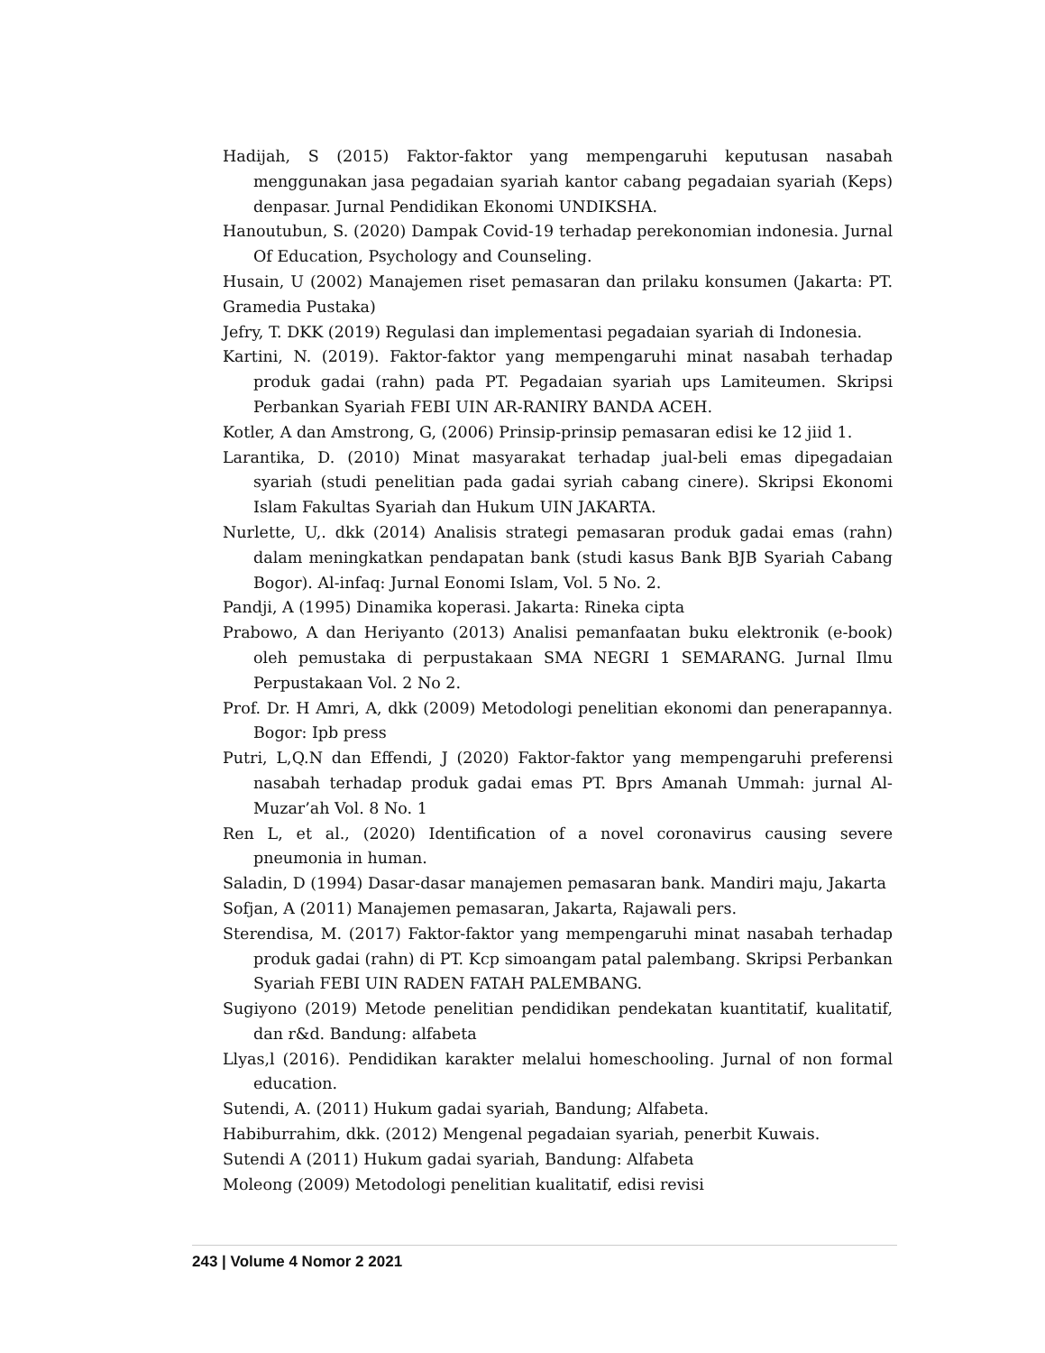Hadijah, S (2015) Faktor-faktor yang mempengaruhi keputusan nasabah menggunakan jasa pegadaian syariah kantor cabang pegadaian syariah (Keps) denpasar. Jurnal Pendidikan Ekonomi UNDIKSHA.
Hanoutubun, S. (2020) Dampak Covid-19 terhadap perekonomian indonesia. Jurnal Of Education, Psychology and Counseling.
Husain, U (2002) Manajemen riset pemasaran dan prilaku konsumen (Jakarta: PT. Gramedia Pustaka)
Jefry, T. DKK (2019) Regulasi dan implementasi pegadaian syariah di Indonesia.
Kartini, N. (2019). Faktor-faktor yang mempengaruhi minat nasabah terhadap produk gadai (rahn) pada PT. Pegadaian syariah ups Lamiteumen. Skripsi Perbankan Syariah FEBI UIN AR-RANIRY BANDA ACEH.
Kotler, A dan Amstrong, G, (2006) Prinsip-prinsip pemasaran edisi ke 12 jiid 1.
Larantika, D. (2010) Minat masyarakat terhadap jual-beli emas dipegadaian syariah (studi penelitian pada gadai syriah cabang cinere). Skripsi Ekonomi Islam Fakultas Syariah dan Hukum UIN JAKARTA.
Nurlette, U,. dkk (2014) Analisis strategi pemasaran produk gadai emas (rahn) dalam meningkatkan pendapatan bank (studi kasus Bank BJB Syariah Cabang Bogor). Al-infaq: Jurnal Eonomi Islam, Vol. 5 No. 2.
Pandji, A (1995) Dinamika koperasi. Jakarta: Rineka cipta
Prabowo, A dan Heriyanto (2013) Analisi pemanfaatan buku elektronik (e-book) oleh pemustaka di perpustakaan SMA NEGRI 1 SEMARANG. Jurnal Ilmu Perpustakaan Vol. 2 No 2.
Prof. Dr. H Amri, A, dkk (2009) Metodologi penelitian ekonomi dan penerapannya. Bogor: Ipb press
Putri, L,Q.N dan Effendi, J (2020) Faktor-faktor yang mempengaruhi preferensi nasabah terhadap produk gadai emas PT. Bprs Amanah Ummah: jurnal Al-Muzar’ah Vol. 8 No. 1
Ren L, et al., (2020) Identification of a novel coronavirus causing severe pneumonia in human.
Saladin, D (1994) Dasar-dasar manajemen pemasaran bank. Mandiri maju, Jakarta
Sofjan, A (2011) Manajemen pemasaran, Jakarta, Rajawali pers.
Sterendisa, M. (2017) Faktor-faktor yang mempengaruhi minat nasabah terhadap produk gadai (rahn) di PT. Kcp simoangam patal palembang. Skripsi Perbankan Syariah FEBI UIN RADEN FATAH PALEMBANG.
Sugiyono (2019) Metode penelitian pendidikan pendekatan kuantitatif, kualitatif, dan r&d. Bandung: alfabeta
Llyas,l (2016). Pendidikan karakter melalui homeschooling. Jurnal of non formal education.
Sutendi, A. (2011) Hukum gadai syariah, Bandung; Alfabeta.
Habiburrahim, dkk. (2012) Mengenal pegadaian syariah, penerbit Kuwais.
Sutendi A (2011) Hukum gadai syariah, Bandung: Alfabeta
Moleong (2009) Metodologi penelitian kualitatif, edisi revisi
243 | Volume 4 Nomor 2 2021